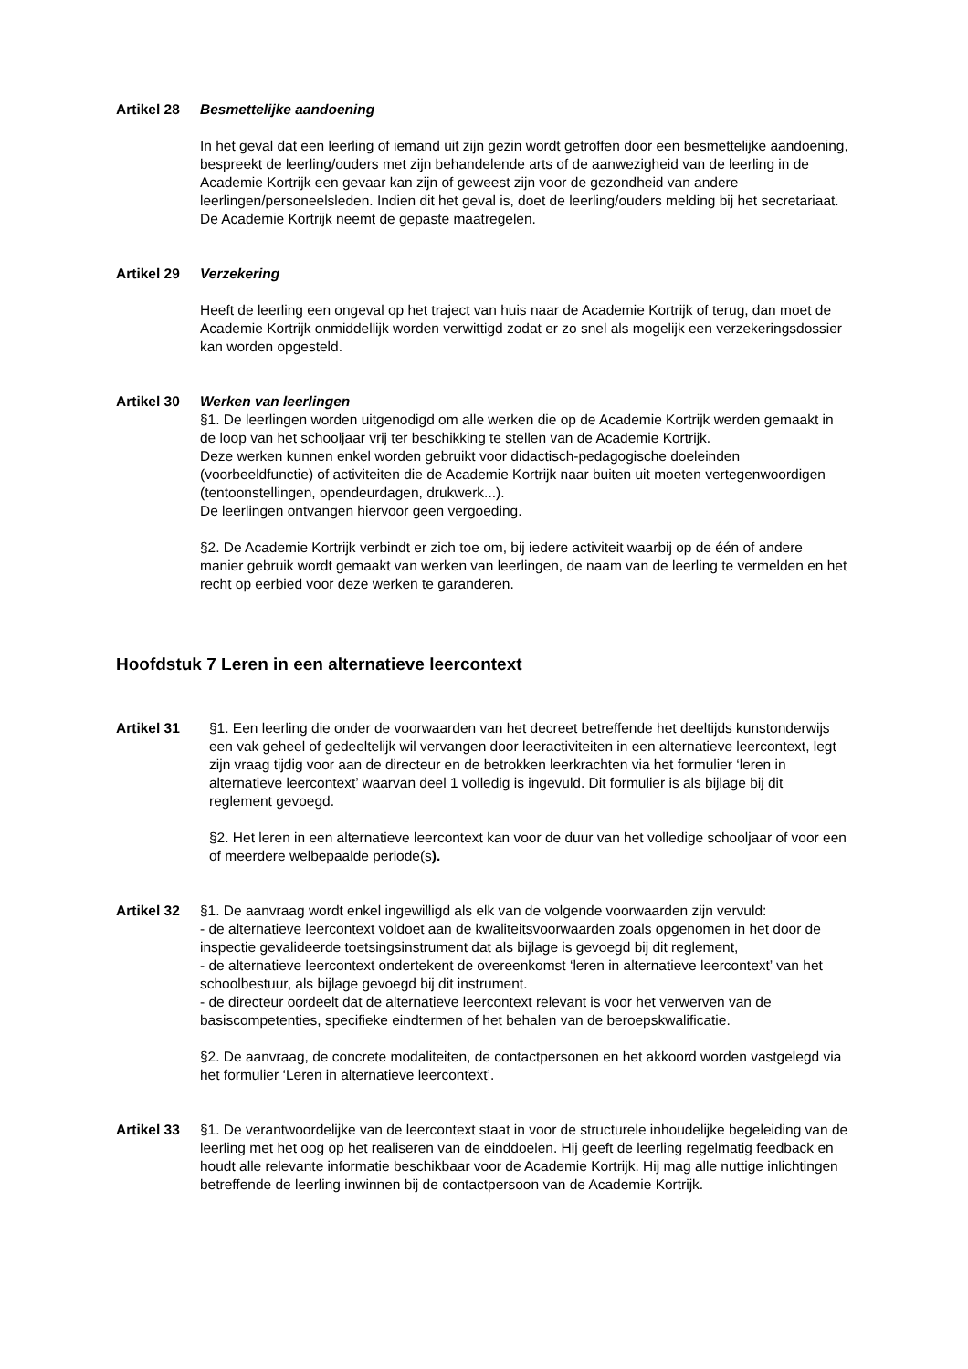Artikel 28
Besmettelijke aandoening
In het geval dat een leerling of iemand uit zijn gezin wordt getroffen door een besmettelijke aandoening, bespreekt de leerling/ouders met zijn behandelende arts of de aanwezigheid van de leerling in de Academie Kortrijk een gevaar kan zijn of geweest zijn voor de gezondheid van andere leerlingen/personeelsleden. Indien dit het geval is, doet de leerling/ouders melding bij het secretariaat. De Academie Kortrijk neemt de gepaste maatregelen.
Artikel 29
Verzekering
Heeft de leerling een ongeval op het traject van huis naar de Academie Kortrijk of terug, dan moet de Academie Kortrijk onmiddellijk worden verwittigd zodat er zo snel als mogelijk een verzekeringsdossier kan worden opgesteld.
Artikel 30
Werken van leerlingen
§1. De leerlingen worden uitgenodigd om alle werken die op de Academie Kortrijk werden gemaakt in de loop van het schooljaar vrij ter beschikking te stellen van de Academie Kortrijk.
Deze werken kunnen enkel worden gebruikt voor didactisch-pedagogische doeleinden (voorbeeldfunctie) of activiteiten die de Academie Kortrijk naar buiten uit moeten vertegenwoordigen (tentoonstellingen, opendeurdagen, drukwerk...).
De leerlingen ontvangen hiervoor geen vergoeding.
§2. De Academie Kortrijk verbindt er zich toe om, bij iedere activiteit waarbij op de één of andere manier gebruik wordt gemaakt van werken van leerlingen, de naam van de leerling te vermelden en het recht op eerbied voor deze werken te garanderen.
Hoofdstuk 7 Leren in een alternatieve leercontext
Artikel 31 §1. Een leerling die onder de voorwaarden van het decreet betreffende het deeltijds kunstonderwijs een vak geheel of gedeeltelijk wil vervangen door leeractiviteiten in een alternatieve leercontext, legt zijn vraag tijdig voor aan de directeur en de betrokken leerkrachten via het formulier ‘leren in alternatieve leercontext’ waarvan deel 1 volledig is ingevuld. Dit formulier is als bijlage bij dit reglement gevoegd.
§2. Het leren in een alternatieve leercontext kan voor de duur van het volledige schooljaar of voor een of meerdere welbepaalde periode(s).
Artikel 32
§1. De aanvraag wordt enkel ingewilligd als elk van de volgende voorwaarden zijn vervuld:
- de alternatieve leercontext voldoet aan de kwaliteitsvoorwaarden zoals opgenomen in het door de inspectie gevalideerde toetsingsinstrument dat als bijlage is gevoegd bij dit reglement,
- de alternatieve leercontext ondertekent de overeenkomst ‘leren in alternatieve leercontext’ van het schoolbestuur, als bijlage gevoegd bij dit instrument.
- de directeur oordeelt dat de alternatieve leercontext relevant is voor het verwerven van de basiscompetenties, specifieke eindtermen of het behalen van de beroepskwalificatie.
§2. De aanvraag, de concrete modaliteiten, de contactpersonen en het akkoord worden vastgelegd via het formulier ‘Leren in alternatieve leercontext’.
Artikel 33
§1. De verantwoordelijke van de leercontext staat in voor de structurele inhoudelijke begeleiding van de leerling met het oog op het realiseren van de einddoelen. Hij geeft de leerling regelmatig feedback en houdt alle relevante informatie beschikbaar voor de Academie Kortrijk. Hij mag alle nuttige inlichtingen betreffende de leerling inwinnen bij de contactpersoon van de Academie Kortrijk.